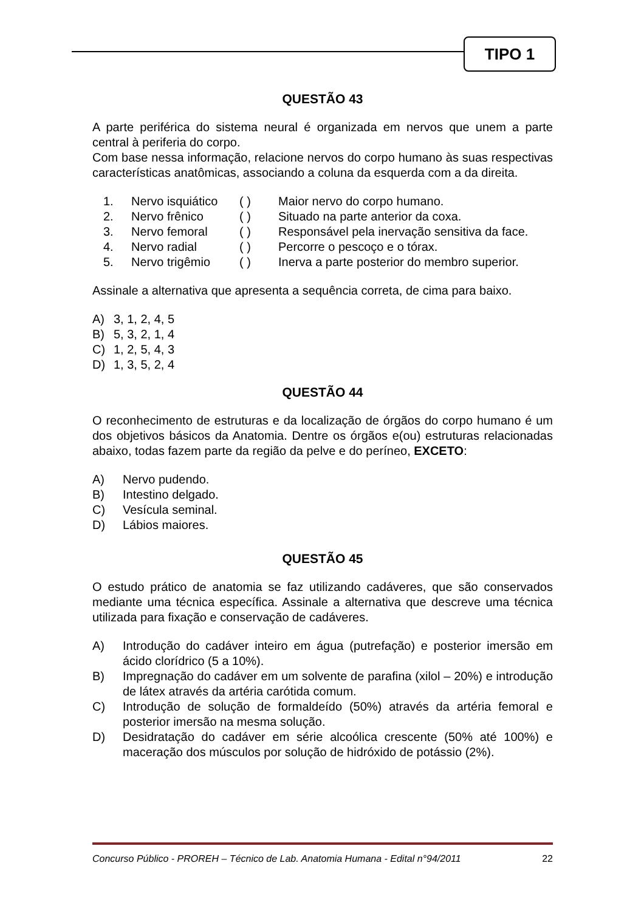TIPO 1
QUESTÃO 43
A parte periférica do sistema neural é organizada em nervos que unem a parte central à periferia do corpo.
Com base nessa informação, relacione nervos do corpo humano às suas respectivas características anatômicas, associando a coluna da esquerda com a da direita.
| 1. | Nervo isquiático | ( ) | Maior nervo do corpo humano. |
| 2. | Nervo frênico | ( ) | Situado na parte anterior da coxa. |
| 3. | Nervo femoral | ( ) | Responsável pela inervação sensitiva da face. |
| 4. | Nervo radial | ( ) | Percorre o pescoço e o tórax. |
| 5. | Nervo trigêmio | ( ) | Inerva a parte posterior do membro superior. |
Assinale a alternativa que apresenta a sequência correta, de cima para baixo.
A) 3, 1, 2, 4, 5
B) 5, 3, 2, 1, 4
C) 1, 2, 5, 4, 3
D) 1, 3, 5, 2, 4
QUESTÃO 44
O reconhecimento de estruturas e da localização de órgãos do corpo humano é um dos objetivos básicos da Anatomia. Dentre os órgãos e(ou) estruturas relacionadas abaixo, todas fazem parte da região da pelve e do períneo, EXCETO:
A) Nervo pudendo.
B) Intestino delgado.
C) Vesícula seminal.
D) Lábios maiores.
QUESTÃO 45
O estudo prático de anatomia se faz utilizando cadáveres, que são conservados mediante uma técnica específica. Assinale a alternativa que descreve uma técnica utilizada para fixação e conservação de cadáveres.
A) Introdução do cadáver inteiro em água (putrefação) e posterior imersão em ácido clorídrico (5 a 10%).
B) Impregnação do cadáver em um solvente de parafina (xilol – 20%) e introdução de látex através da artéria carótida comum.
C) Introdução de solução de formaldeído (50%) através da artéria femoral e posterior imersão na mesma solução.
D) Desidratação do cadáver em série alcoólica crescente (50% até 100%) e maceração dos músculos por solução de hidróxido de potássio (2%).
Concurso Público - PROREH – Técnico de Lab. Anatomia Humana - Edital n°94/2011 22